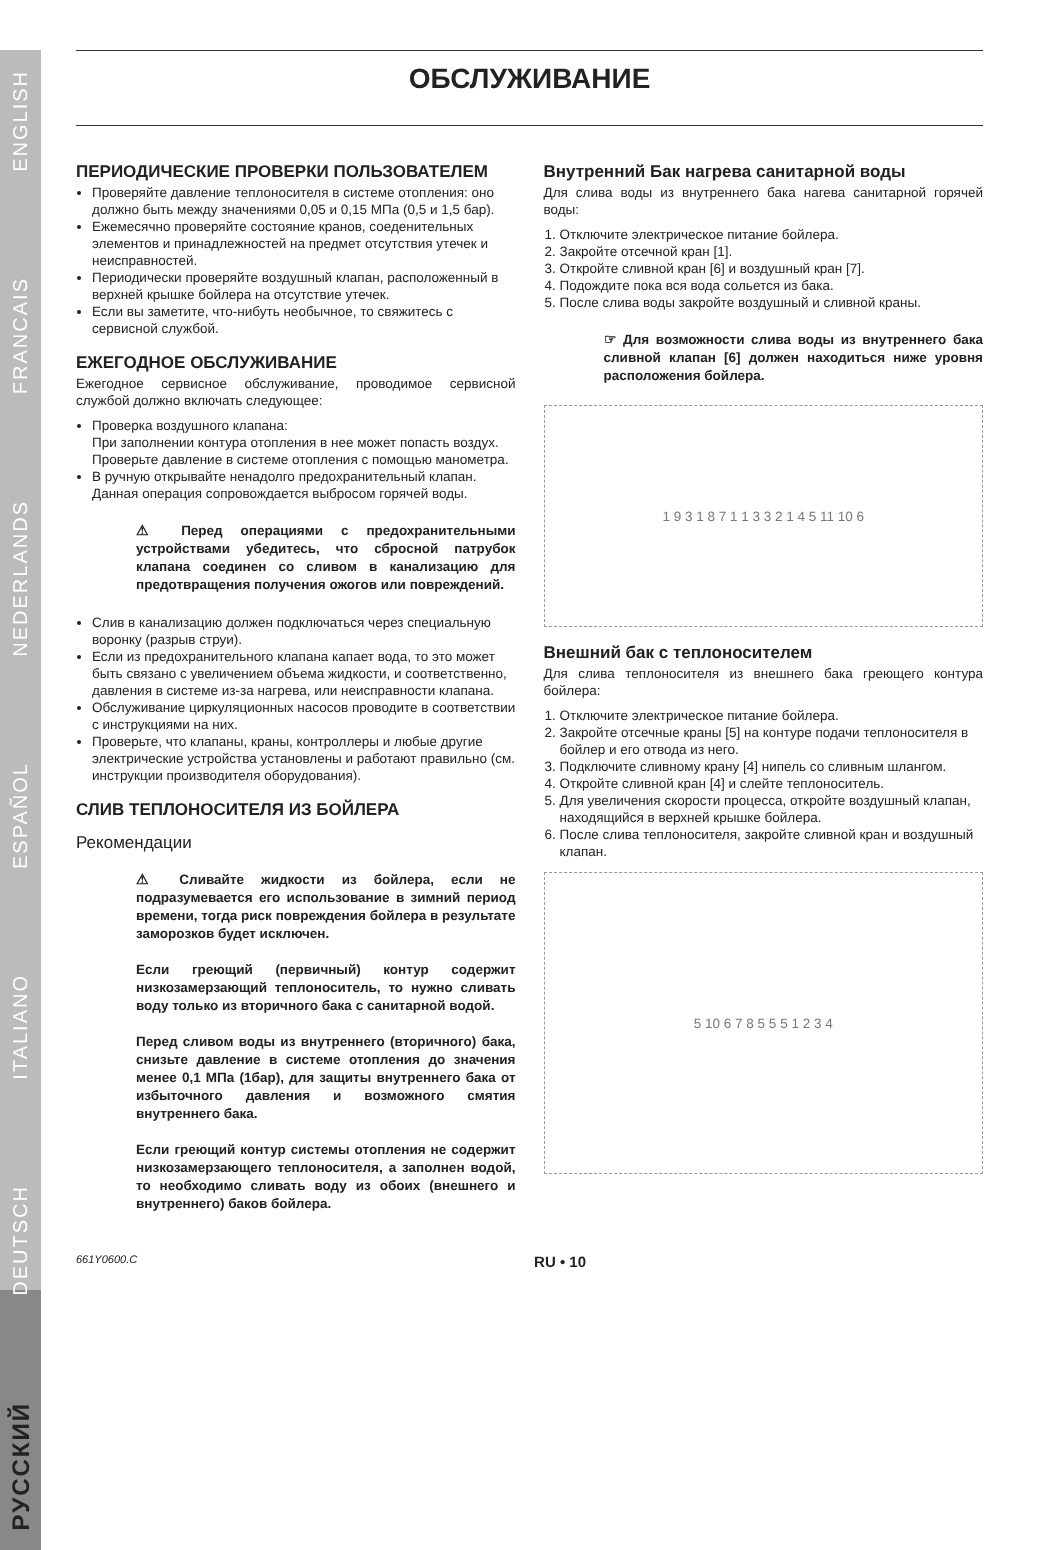РУССКИЙ
DEUTSCH
ITALIANO
ESPAÑOL
NEDERLANDS
FRANCAIS
ENGLISH
ОБСЛУЖИВАНИЕ
ПЕРИОДИЧЕСКИЕ ПРОВЕРКИ ПОЛЬЗОВАТЕЛЕМ
Проверяйте давление теплоносителя в системе отопления: оно должно быть между значениями 0,05 и 0,15 МПа (0,5 и 1,5 бар).
Ежемесячно проверяйте состояние кранов, соеденительных элементов и принадлежностей на предмет отсутствия утечек и неисправностей.
Периодически проверяйте воздушный клапан, расположенный в верхней крышке бойлера на отсутствие утечек.
Если вы заметите, что-нибуть необычное, то свяжитесь с сервисной службой.
ЕЖЕГОДНОЕ ОБСЛУЖИВАНИЕ
Ежегодное сервисное обслуживание, проводимое сервисной службой должно включать следующее:
Проверка воздушного клапана:
При заполнении контура отопления в нее может попасть воздух.
Проверьте давление в системе отопления с помощью манометра.
В ручную открывайте ненадолго предохранительный клапан. Данная операция сопровождается выбросом горячей воды.
⚠ Перед операциями с предохранительными устройствами убедитесь, что сбросной патрубок клапана соединен со сливом в канализацию для предотвращения получения ожогов или повреждений.
Слив в канализацию должен подключаться через специальную воронку (разрыв струи).
Если из предохранительного клапана капает вода, то это может быть связано с увеличением объема жидкости, и соответственно, давления в системе из-за нагрева, или неисправности клапана.
Обслуживание циркуляционных насосов проводите в соответствии с инструкциями на них.
Проверьте, что клапаны, краны, контроллеры и любые другие электрические устройства установлены и работают правильно (см. инструкции производителя оборудования).
СЛИВ ТЕПЛОНОСИТЕЛЯ ИЗ БОЙЛЕРА
Рекомендации
⚠ Сливайте жидкости из бойлера, если не подразумевается его использование в зимний период времени, тогда риск повреждения бойлера в результате заморозков будет исключен.
Если греющий (первичный) контур содержит низкозамерзающий теплоноситель, то нужно сливать воду только из вторичного бака с санитарной водой.
Перед сливом воды из внутреннего (вторичного) бака, снизьте давление в системе отопления до значения менее 0,1 МПа (1бар), для защиты внутреннего бака от избыточного давления и возможного смятия внутреннего бака.
Если греющий контур системы отопления не содержит низкозамерзающего теплоносителя, а заполнен водой, то необходимо сливать воду из обоих (внешнего и внутреннего) баков бойлера.
Внутренний Бак нагрева санитарной воды
Для слива воды из внутреннего бака нагева санитарной горячей воды:
1. Отключите электрическое питание бойлера.
2. Закройте отсечной кран [1].
3. Откройте сливной кран [6] и воздушный кран [7].
4. Подождите пока вся вода сольется из бака.
5. После слива воды закройте воздушный и сливной краны.
☞ Для возможности слива воды из внутреннего бака сливной клапан [6] должен находиться ниже уровня расположения бойлера.
1 9 3 1 8 7 1 1 3 3 2 1 4 5 11 10 6
Внешний бак с теплоносителем
Для слива теплоносителя из внешнего бака греющего контура бойлера:
1. Отключите электрическое питание бойлера.
2. Закройте отсечные краны [5] на контуре подачи теплоносителя в бойлер и его отвода из него.
3. Подключите сливному крану [4] нипель со сливным шлангом.
4. Откройте сливной кран [4] и слейте теплоноситель.
5. Для увеличения скорости процесса, откройте воздушный клапан, находящийся в верхней крышке бойлера.
6. После слива теплоносителя, закройте сливной кран и воздушный клапан.
5 10 6 7 8 5 5 5 1 2 3 4
661Y0600.C RU • 10